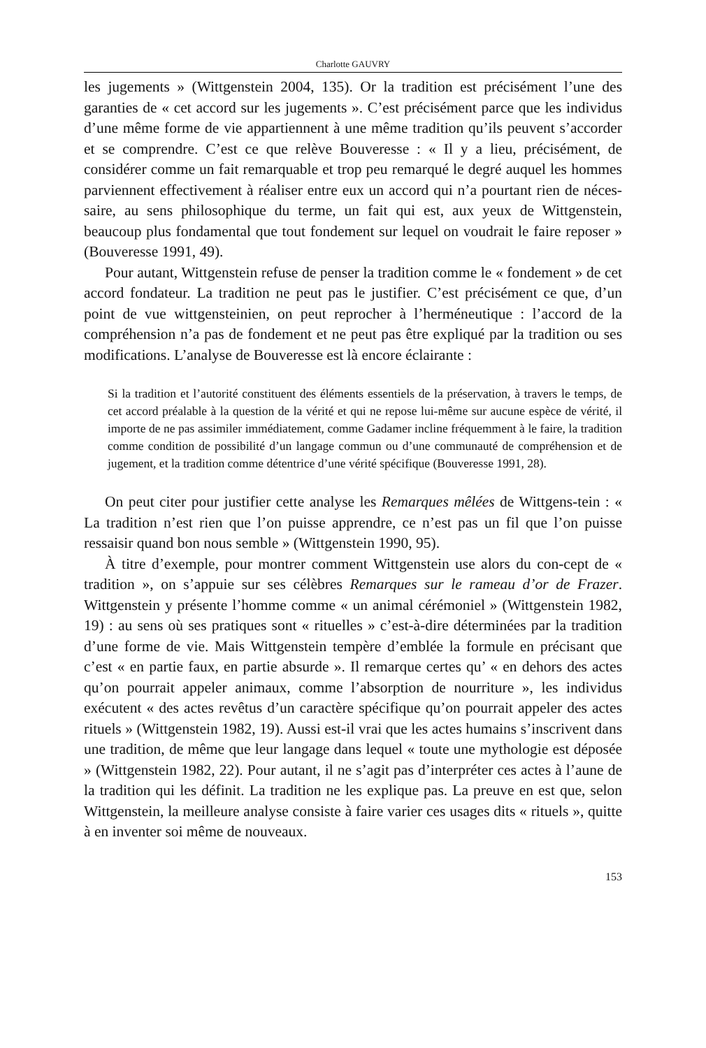Charlotte GAUVRY
les jugements » (Wittgenstein 2004, 135). Or la tradition est précisément l’une des garanties de « cet accord sur les jugements ». C’est précisément parce que les individus d’une même forme de vie appartiennent à une même tradition qu’ils peuvent s’accorder et se comprendre. C’est ce que relève Bouveresse : « Il y a lieu, précisément, de considérer comme un fait remarquable et trop peu remarqué le degré auquel les hommes parviennent effectivement à réaliser entre eux un accord qui n’a pourtant rien de néces-saire, au sens philosophique du terme, un fait qui est, aux yeux de Wittgenstein, beaucoup plus fondamental que tout fondement sur lequel on voudrait le faire reposer » (Bouveresse 1991, 49).
Pour autant, Wittgenstein refuse de penser la tradition comme le « fondement » de cet accord fondateur. La tradition ne peut pas le justifier. C’est précisément ce que, d’un point de vue wittgensteinien, on peut reprocher à l’herméneutique : l’accord de la compréhension n’a pas de fondement et ne peut pas être expliqué par la tradition ou ses modifications. L’analyse de Bouveresse est là encore éclairante :
Si la tradition et l’autorité constituent des éléments essentiels de la préservation, à travers le temps, de cet accord préalable à la question de la vérité et qui ne repose lui-même sur aucune espèce de vérité, il importe de ne pas assimiler immédiatement, comme Gadamer incline fréquemment à le faire, la tradition comme condition de possibilité d’un langage commun ou d’une communauté de compréhension et de jugement, et la tradition comme détentrice d’une vérité spécifique (Bouveresse 1991, 28).
On peut citer pour justifier cette analyse les Remarques mêlées de Wittgens-tein : « La tradition n’est rien que l’on puisse apprendre, ce n’est pas un fil que l’on puisse ressaisir quand bon nous semble » (Wittgenstein 1990, 95).
À titre d’exemple, pour montrer comment Wittgenstein use alors du con-cept de « tradition », on s’appuie sur ses célèbres Remarques sur le rameau d’or de Frazer. Wittgenstein y présente l’homme comme « un animal cérémoniel » (Wittgenstein 1982, 19) : au sens où ses pratiques sont « rituelles » c’est-à-dire déterminées par la tradition d’une forme de vie. Mais Wittgenstein tempère d’emblée la formule en précisant que c’est « en partie faux, en partie absurde ». Il remarque certes qu’ « en dehors des actes qu’on pourrait appeler animaux, comme l’absorption de nourriture », les individus exécutent « des actes revêtus d’un caractère spécifique qu’on pourrait appeler des actes rituels » (Wittgenstein 1982, 19). Aussi est-il vrai que les actes humains s’inscrivent dans une tradition, de même que leur langage dans lequel « toute une mythologie est déposée » (Wittgenstein 1982, 22). Pour autant, il ne s’agit pas d’interpréter ces actes à l’aune de la tradition qui les définit. La tradition ne les explique pas. La preuve en est que, selon Wittgenstein, la meilleure analyse consiste à faire varier ces usages dits « rituels », quitte à en inventer soi même de nouveaux.
153